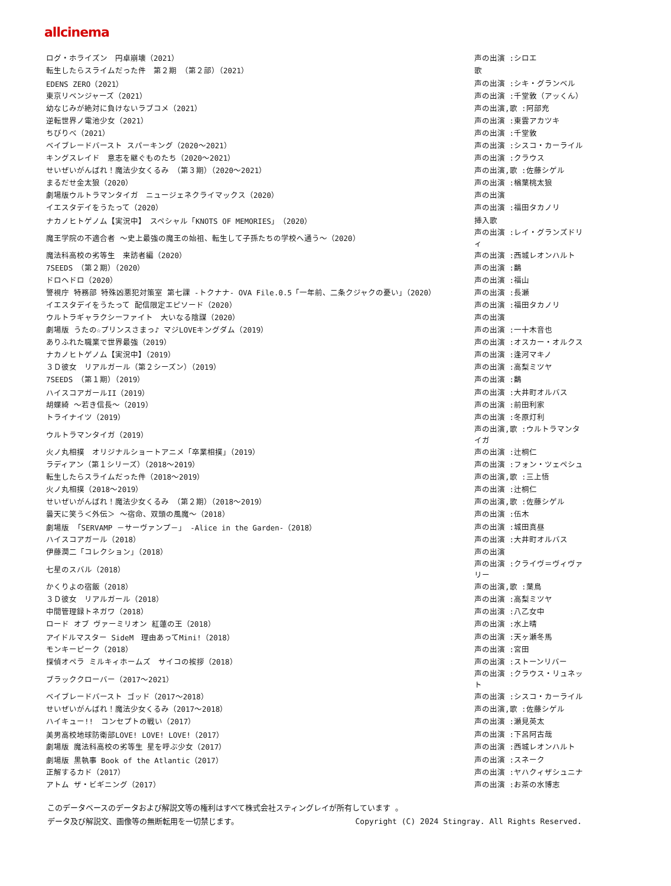allcinema
| ログ・ホライズン 円卓崩壊（2021） | 声の出演 :シロエ |
| 転生したらスライムだった件 第２期 （第２部）（2021） | 歌 |
| EDENS ZERO（2021） | 声の出演 :シキ・グランベル |
| 東京リベンジャーズ（2021） | 声の出演 :千堂敦（アッくん） |
| 幼なじみが絶対に負けないラブコメ（2021） | 声の出演,歌 :阿部充 |
| 逆転世界ノ電池少女（2021） | 声の出演 :東雲アカツキ |
| ちびりべ（2021） | 声の出演 :千堂敦 |
| ベイブレードバースト スパーキング（2020～2021） | 声の出演 :シスコ・カーライル |
| キングスレイド 意志を継ぐものたち（2020～2021） | 声の出演 :クラウス |
| せいぜいがんばれ！魔法少女くるみ （第３期）（2020～2021） | 声の出演,歌 :佐藤シゲル |
| まるだせ金太狼（2020） | 声の出演 :楢葉桃太狼 |
| 劇場版ウルトラマンタイガ ニュージェネクライマックス（2020） | 声の出演 |
| イエスタデイをうたって（2020） | 声の出演 :福田タカノリ |
| ナカノヒトゲノム【実況中】 スペシャル「KNOTS OF MEMORIES」（2020） | 挿入歌 |
| 魔王学院の不適合者 ～史上最強の魔王の始祖、転生して子孫たちの学校へ通う～（2020） | 声の出演 :レイ・グランズドリィ |
| 魔法科高校の劣等生 来訪者編（2020） | 声の出演 :西城レオンハルト |
| 7SEEDS （第２期）（2020） | 声の出演 :鷭 |
| ドロヘドロ（2020） | 声の出演 :福山 |
| 警視庁 特務部 特殊凶悪犯対策室 第七課 -トクナナ- OVA File.0.5「一年前、二条クジャクの憂い」（2020） | 声の出演 :長瀬 |
| イエスタデイをうたって 配信限定エピソード（2020） | 声の出演 :福田タカノリ |
| ウルトラギャラクシーファイト 大いなる陰謀（2020） | 声の出演 |
| 劇場版 うたの☆プリンスさまっ♪ マジLOVEキングダム（2019） | 声の出演 :一十木音也 |
| ありふれた職業で世界最強（2019） | 声の出演 :オスカー・オルクス |
| ナカノヒトゲノム【実況中】（2019） | 声の出演 :逢河マキノ |
| ３Ｄ彼女 リアルガール（第２シーズン）（2019） | 声の出演 :高梨ミツヤ |
| 7SEEDS （第１期）（2019） | 声の出演 :鷭 |
| ハイスコアガールII（2019） | 声の出演 :大井町オルバス |
| 胡蝶綺 ～若き信長～（2019） | 声の出演 :前田利家 |
| トライナイツ（2019） | 声の出演 :冬原灯利 |
| ウルトラマンタイガ（2019） | 声の出演,歌 :ウルトラマンタイガ |
| 火ノ丸相撲 オリジナルショートアニメ「卒業相撲」（2019） | 声の出演 :辻桐仁 |
| ラディアン（第１シリーズ）（2018～2019） | 声の出演 :フォン・ツェペシュ |
| 転生したらスライムだった件（2018～2019） | 声の出演,歌 :三上悟 |
| 火ノ丸相撲（2018～2019） | 声の出演 :辻桐仁 |
| せいぜいがんばれ！魔法少女くるみ （第２期）（2018～2019） | 声の出演,歌 :佐藤シゲル |
| 曇天に笑う＜外伝＞ ～宿命、双頭の風魔～（2018） | 声の出演 :伍木 |
| 劇場版 「SERVAMP －サーヴァンプ－」 -Alice in the Garden-（2018） | 声の出演 :城田真昼 |
| ハイスコアガール（2018） | 声の出演 :大井町オルバス |
| 伊藤潤二「コレクション」（2018） | 声の出演 |
| 七星のスバル（2018） | 声の出演 :クライヴ＝ヴィヴァリー |
| かくりよの宿飯（2018） | 声の出演,歌 :葉鳥 |
| ３Ｄ彼女 リアルガール（2018） | 声の出演 :高梨ミツヤ |
| 中間管理録トネガワ（2018） | 声の出演 :八乙女中 |
| ロード オブ ヴァーミリオン 紅蓮の王（2018） | 声の出演 :水上晴 |
| アイドルマスター SideM 理由あってMini!（2018） | 声の出演 :天ヶ瀬冬馬 |
| モンキーピーク（2018） | 声の出演 :宮田 |
| 探偵オペラ ミルキィホームズ サイコの挨拶（2018） | 声の出演 :ストーンリバー |
| ブラッククローバー（2017～2021） | 声の出演 :クラウス・リュネット |
| ベイブレードバースト ゴッド（2017～2018） | 声の出演 :シスコ・カーライル |
| せいぜいがんばれ！魔法少女くるみ（2017～2018） | 声の出演,歌 :佐藤シゲル |
| ハイキュー!! コンセプトの戦い（2017） | 声の出演 :瀬見英太 |
| 美男高校地球防衛部LOVE! LOVE! LOVE!（2017） | 声の出演 :下呂阿古哉 |
| 劇場版 魔法科高校の劣等生 星を呼ぶ少女（2017） | 声の出演 :西城レオンハルト |
| 劇場版 黒執事 Book of the Atlantic（2017） | 声の出演 :スネーク |
| 正解するカド（2017） | 声の出演 :ヤハクィザシュニナ |
| アトム ザ・ビギニング（2017） | 声の出演 :お茶の水博志 |
このデータベースのデータおよび解説文等の権利はすべて株式会社スティングレイが所有しています 。
データ及び解説文、画像等の無断転用を一切禁じます。 Copyright (C) 2024 Stingray. All Rights Reserved.